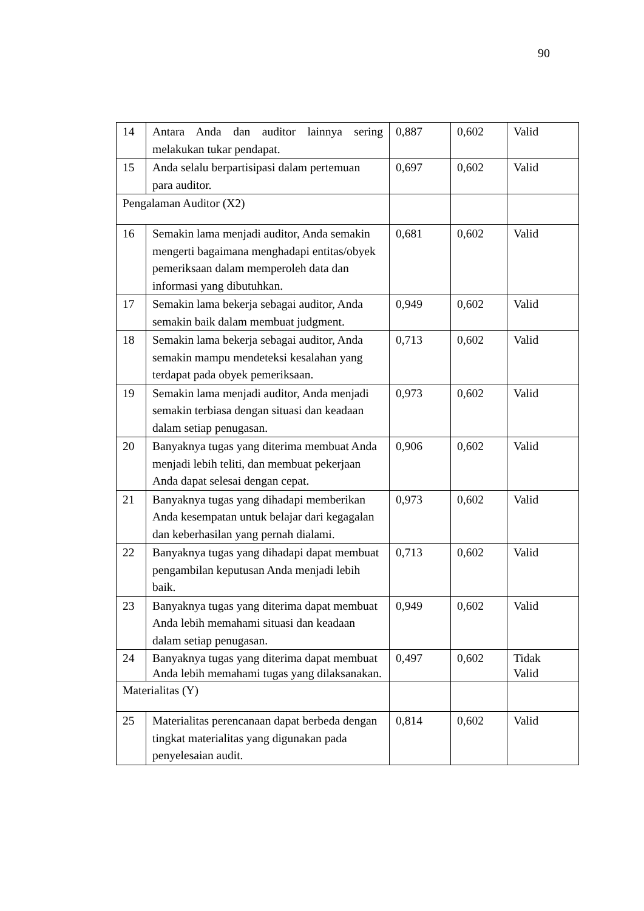90
| 14 | Antara Anda dan auditor lainnya sering melakukan tukar pendapat. | 0,887 | 0,602 | Valid |
| 15 | Anda selalu berpartisipasi dalam pertemuan para auditor. | 0,697 | 0,602 | Valid |
| Pengalaman Auditor (X2) | | | | |
| 16 | Semakin lama menjadi auditor, Anda semakin mengerti bagaimana menghadapi entitas/obyek pemeriksaan dalam memperoleh data dan informasi yang dibutuhkan. | 0,681 | 0,602 | Valid |
| 17 | Semakin lama bekerja sebagai auditor, Anda semakin baik dalam membuat judgment. | 0,949 | 0,602 | Valid |
| 18 | Semakin lama bekerja sebagai auditor, Anda semakin mampu mendeteksi kesalahan yang terdapat pada obyek pemeriksaan. | 0,713 | 0,602 | Valid |
| 19 | Semakin lama menjadi auditor, Anda menjadi semakin terbiasa dengan situasi dan keadaan dalam setiap penugasan. | 0,973 | 0,602 | Valid |
| 20 | Banyaknya tugas yang diterima membuat Anda menjadi lebih teliti, dan membuat pekerjaan Anda dapat selesai dengan cepat. | 0,906 | 0,602 | Valid |
| 21 | Banyaknya tugas yang dihadapi memberikan Anda kesempatan untuk belajar dari kegagalan dan keberhasilan yang pernah dialami. | 0,973 | 0,602 | Valid |
| 22 | Banyaknya tugas yang dihadapi dapat membuat pengambilan keputusan Anda menjadi lebih baik. | 0,713 | 0,602 | Valid |
| 23 | Banyaknya tugas yang diterima dapat membuat Anda lebih memahami situasi dan keadaan dalam setiap penugasan. | 0,949 | 0,602 | Valid |
| 24 | Banyaknya tugas yang diterima dapat membuat Anda lebih memahami tugas yang dilaksanakan. | 0,497 | 0,602 | Tidak Valid |
| Materialitas (Y) | | | | |
| 25 | Materialitas perencanaan dapat berbeda dengan tingkat materialitas yang digunakan pada penyelesaian audit. | 0,814 | 0,602 | Valid |